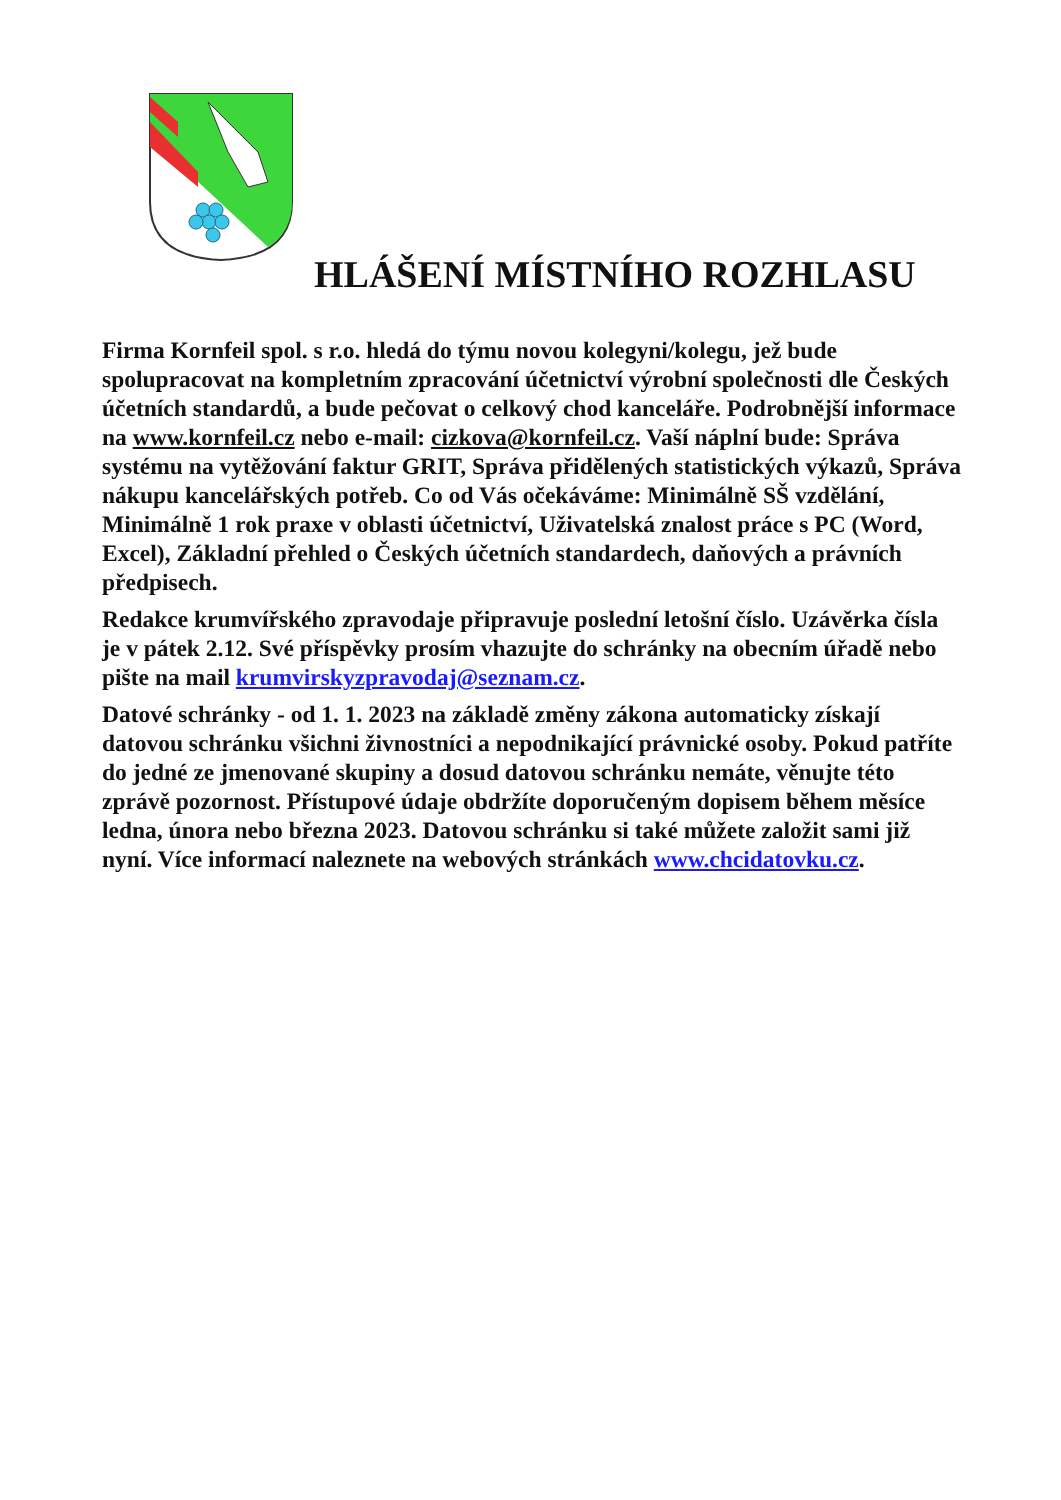HLÁŠENÍ MÍSTNÍHO ROZHLASU
Firma Kornfeil spol. s r.o. hledá do týmu novou kolegyni/kolegu, jež bude spolupracovat na kompletním zpracování účetnictví výrobní společnosti dle Českých účetních standardů, a bude pečovat o celkový chod kanceláře. Podrobnější informace na www.kornfeil.cz nebo e-mail: cizkova@kornfeil.cz. Vaší náplní bude: Správa systému na vytěžování faktur GRIT, Správa přidělených statistických výkazů, Správa nákupu kancelářských potřeb. Co od Vás očekáváme: Minimálně SŠ vzdělání, Minimálně 1 rok praxe v oblasti účetnictví, Uživatelská znalost práce s PC (Word, Excel), Základní přehled o Českých účetních standardech, daňových a právních předpisech.
Redakce krumvířského zpravodaje připravuje poslední letošní číslo. Uzávěrka čísla je v pátek 2.12. Své příspěvky prosím vhazujte do schránky na obecním úřadě nebo pište na mail krumvirskyzpravodaj@seznam.cz.
Datové schránky - od 1. 1. 2023 na základě změny zákona automaticky získají datovou schránku všichni živnostníci a nepodnikající právnické osoby. Pokud patříte do jedné ze jmenované skupiny a dosud datovou schránku nemáte, věnujte této zprávě pozornost. Přístupové údaje obdržíte doporučeným dopisem během měsíce ledna, února nebo března 2023. Datovou schránku si také můžete založit sami již nyní. Více informací naleznete na webových stránkách www.chcidatovku.cz.